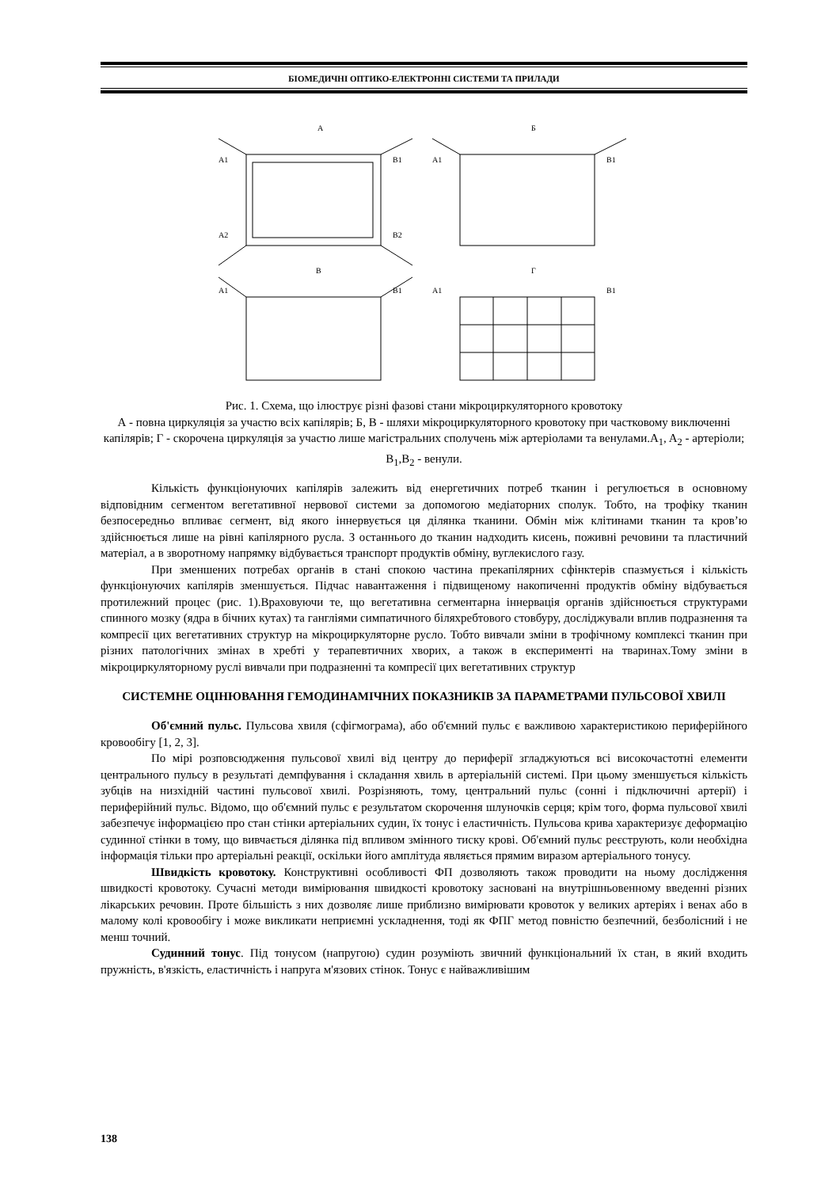БІОМЕДИЧНІ ОПТИКО-ЕЛЕКТРОННІ СИСТЕМИ ТА ПРИЛАДИ
А
A1
B1
A2
B2
В
A1
B1
Б
A1
B1
Г
A1
B1
Рис. 1. Схема, що ілюструє різні фазові стани мікроциркуляторного кровотоку
А - повна циркуляція за участю всіх капілярів; Б, В - шляхи мікроциркуляторного кровотоку при частковому виключенні капілярів; Г - скорочена циркуляція за участю лише магістральних сполучень між артеріолами та венулами.A<sub>1</sub>, A<sub>2</sub> - артеріоли; B<sub>1</sub>,B<sub>2</sub> - венули.
Кількість функціонуючих капілярів залежить від енергетичних потреб тканин і регулюється в основному відповідним сегментом вегетативної нервової системи за допомогою медіаторних сполук. Тобто, на трофіку тканин безпосередньо впливає сегмент, від якого іннервується ця ділянка тканини. Обмін між клітинами тканин та кров’ю здійснюється лише на рівні капілярного русла. З останнього до тканин надходить кисень, поживні речовини та пластичний матеріал, а в зворотному напрямку відбувається транспорт продуктів обміну, вуглекислого газу.
При зменшених потребах органів в стані спокою частина прекапілярних сфінктерів спазмується і кількість функціонуючих капілярів зменшується. Підчас навантаження і підвищеному накопиченні продуктів обміну відбувається протилежний процес (рис. 1).Враховуючи те, що вегетативна сегментарна іннервація органів здійснюється структурами спинного мозку (ядра в бічних кутах) та гангліями симпатичного біляхребтового стовбуру, досліджували вплив подразнення та компресії цих вегетативних структур на мікроциркуляторне русло. Тобто вивчали зміни в трофічному комплексі тканин при різних патологічних змінах в хребті у терапевтичних хворих, а також в експерименті на тваринах.Тому зміни в мікроциркуляторному руслі вивчали при подразненні та компресії цих вегетативних структур
СИСТЕМНЕ ОЦІНЮВАННЯ ГЕМОДИНАМІЧНИХ ПОКАЗНИКІВ ЗА ПАРАМЕТРАМИ ПУЛЬСОВОЇ ХВИЛІ
Об'ємний пульс. Пульсова хвиля (сфігмограма), або об'ємний пульс є важливою характеристикою периферійного кровообігу [1, 2, 3].
По мірі розповсюдження пульсової хвилі від центру до периферії згладжуються всі високочастотні елементи центрального пульсу в результаті демпфування і складання хвиль в артеріальній системі. При цьому зменшується кількість зубців на низхідній частині пульсової хвилі. Розрізняють, тому, центральний пульс (сонні і підключичні артерії) і периферійний пульс. Відомо, що об'ємний пульс є результатом скорочення шлуночків серця; крім того, форма пульсової хвилі забезпечує інформацією про стан стінки артеріальних судин, їх тонус і еластичність. Пульсова крива характеризує деформацію судинної стінки в тому, що вивчається ділянка під впливом змінного тиску крові. Об'ємний пульс реєструють, коли необхідна інформація тільки про артеріальні реакції, оскільки його амплітуда являється прямим виразом артеріального тонусу.
Швидкість кровотоку. Конструктивні особливості ФП дозволяють також проводити на ньому дослідження швидкості кровотоку. Сучасні методи вимірювання швидкості кровотоку засновані на внутрішньовенному введенні різних лікарських речовин. Проте більшість з них дозволяє лише приблизно вимірювати кровоток у великих артеріях і венах або в малому колі кровообігу і може викликати неприємні ускладнення, тоді як ФПГ метод повністю безпечний, безболісний і не менш точний.
Судинний тонус. Під тонусом (напругою) судин розуміють звичний функціональний їх стан, в який входить пружність, в'язкість, еластичність і напруга м'язових стінок. Тонус є найважливішим
138